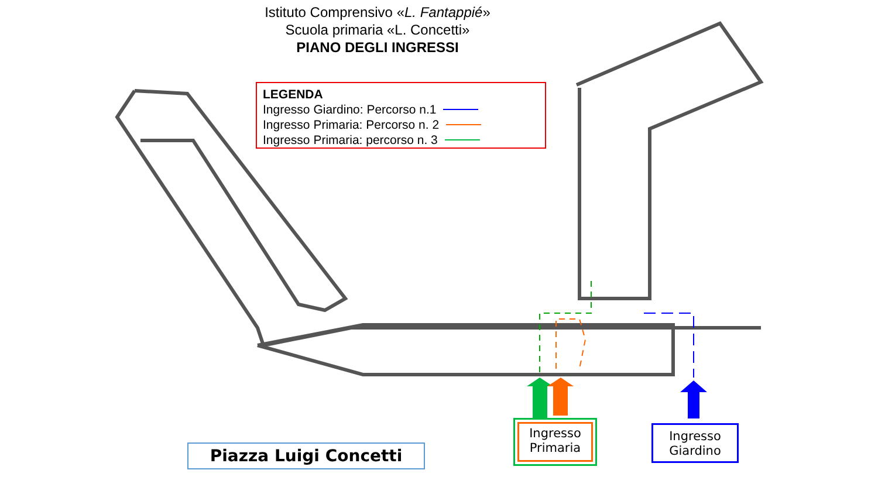Istituto Comprensivo «L. Fantappié»
Scuola primaria «L. Concetti»
PIANO DEGLI INGRESSI
LEGENDA
Ingresso Giardino: Percorso n.1
Ingresso Primaria: Percorso n. 2
Ingresso Primaria: percorso n. 3
Piazza Luigi Concetti
Ingresso Primaria
Ingresso Giardino